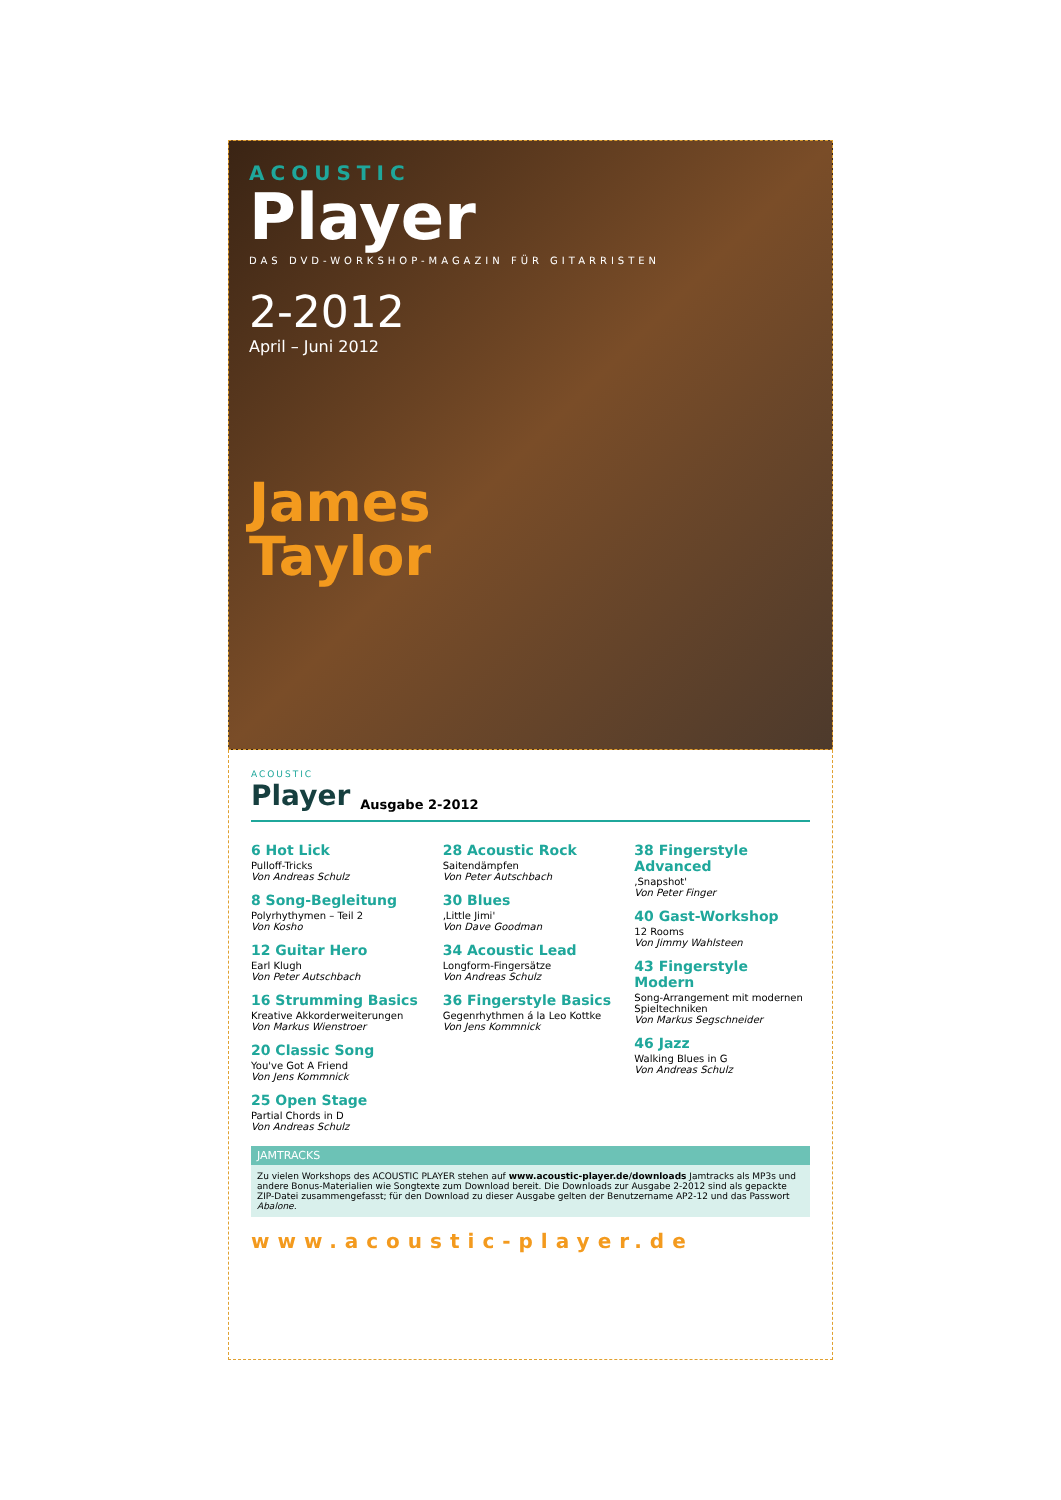ACOUSTIC
Player
DAS DVD-WORKSHOP-MAGAZIN FÜR GITARRISTEN
2-2012
April – Juni 2012
James
Taylor
ACOUSTIC
Player Ausgabe 2-2012
6 Hot Lick
Pulloff-Tricks
Von Andreas Schulz
8 Song-Begleitung
Polyrhythymen – Teil 2
Von Kosho
12 Guitar Hero
Earl Klugh
Von Peter Autschbach
16 Strumming Basics
Kreative Akkorderweiterungen
Von Markus Wienstroer
20 Classic Song
You've Got A Friend
Von Jens Kommnick
25 Open Stage
Partial Chords in D
Von Andreas Schulz
28 Acoustic Rock
Saitendämpfen
Von Peter Autschbach
30 Blues
‚Little Jimi'
Von Dave Goodman
34 Acoustic Lead
Longform-Fingersätze
Von Andreas Schulz
36 Fingerstyle Basics
Gegenrhythmen á la Leo Kottke
Von Jens Kommnick
38 Fingerstyle Advanced
‚Snapshot'
Von Peter Finger
40 Gast-Workshop
12 Rooms
Von Jimmy Wahlsteen
43 Fingerstyle Modern
Song-Arrangement mit modernen Spieltechniken
Von Markus Segschneider
46 Jazz
Walking Blues in G
Von Andreas Schulz
JAMTRACKS
Zu vielen Workshops des ACOUSTIC PLAYER stehen auf www.acoustic-player.de/downloads Jamtracks als MP3s und andere Bonus-Materialien wie Songtexte zum Download bereit. Die Downloads zur Ausgabe 2-2012 sind als gepackte ZIP-Datei zusammengefasst; für den Download zu dieser Ausgabe gelten der Benutzername AP2-12 und das Passwort Abalone.
www.acoustic-player.de